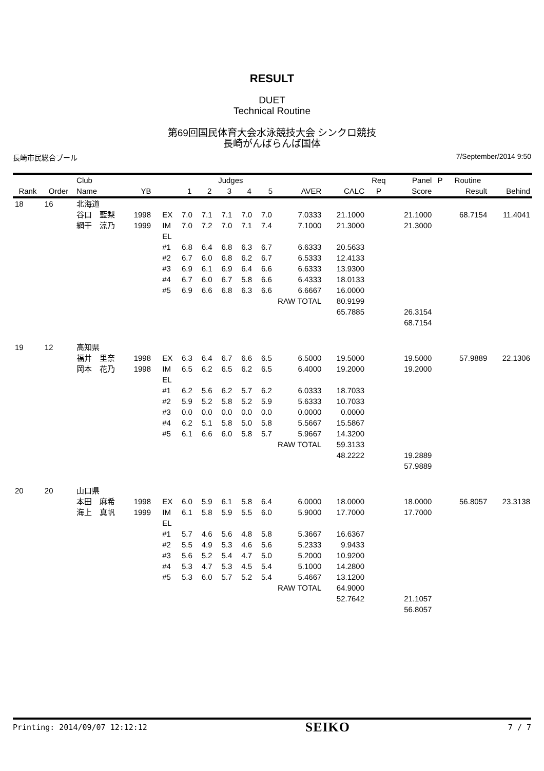RESULT
DUET
Technical Routine
第69回国民体育大会水泳競技大会 シンクロ競技
長崎がんばらんば国体
長崎市民総合プール 7/September/2014 9:50
| | | Club | | | Judges | | | | | | | Req | Panel | P | Routine | |
| --- | --- | --- | --- | --- | --- | --- | --- | --- | --- | --- | --- | --- | --- | --- | --- | --- |
| Rank | Order | Name | YB | | 1 | 2 | 3 | 4 | 5 | AVER | CALC | P | Score | | Result | Behind |
| 18 | 16 | 北海道 | | | | | | | | | | | | | | |
| | | 谷口 藍梨 | 1998 | EX | 7.0 | 7.1 | 7.1 | 7.0 | 7.0 | 7.0333 | 21.1000 | | 21.1000 | | 68.7154 | 11.4041 |
| | | 網干 涼乃 | 1999 | IM | 7.0 | 7.2 | 7.0 | 7.1 | 7.4 | 7.1000 | 21.3000 | | 21.3000 | | | |
| | | | | EL | | | | | | | | | | | | |
| | | | | #1 | 6.8 | 6.4 | 6.8 | 6.3 | 6.7 | 6.6333 | 20.5633 | | | | | |
| | | | | #2 | 6.7 | 6.0 | 6.8 | 6.2 | 6.7 | 6.5333 | 12.4133 | | | | | |
| | | | | #3 | 6.9 | 6.1 | 6.9 | 6.4 | 6.6 | 6.6333 | 13.9300 | | | | | |
| | | | | #4 | 6.7 | 6.0 | 6.7 | 5.8 | 6.6 | 6.4333 | 18.0133 | | | | | |
| | | | | #5 | 6.9 | 6.6 | 6.8 | 6.3 | 6.6 | 6.6667 | 16.0000 | | | | | |
| | | | | | | | | | RAW TOTAL | | 80.9199 | | | | | |
| | | | | | | | | | | | 65.7885 | | 26.3154 | | | |
| | | | | | | | | | | | | | 68.7154 | | | |
| 19 | 12 | 高知県 | | | | | | | | | | | | | | |
| | | 福井 里奈 | 1998 | EX | 6.3 | 6.4 | 6.7 | 6.6 | 6.5 | 6.5000 | 19.5000 | | 19.5000 | | 57.9889 | 22.1306 |
| | | 岡本 花乃 | 1998 | IM | 6.5 | 6.2 | 6.5 | 6.2 | 6.5 | 6.4000 | 19.2000 | | 19.2000 | | | |
| | | | | EL | | | | | | | | | | | | |
| | | | | #1 | 6.2 | 5.6 | 6.2 | 5.7 | 6.2 | 6.0333 | 18.7033 | | | | | |
| | | | | #2 | 5.9 | 5.2 | 5.8 | 5.2 | 5.9 | 5.6333 | 10.7033 | | | | | |
| | | | | #3 | 0.0 | 0.0 | 0.0 | 0.0 | 0.0 | 0.0000 | 0.0000 | | | | | |
| | | | | #4 | 6.2 | 5.1 | 5.8 | 5.0 | 5.8 | 5.5667 | 15.5867 | | | | | |
| | | | | #5 | 6.1 | 6.6 | 6.0 | 5.8 | 5.7 | 5.9667 | 14.3200 | | | | | |
| | | | | | | | | | RAW TOTAL | | 59.3133 | | | | | |
| | | | | | | | | | | | 48.2222 | | 19.2889 | | | |
| | | | | | | | | | | | | | 57.9889 | | | |
| 20 | 20 | 山口県 | | | | | | | | | | | | | | |
| | | 本田 麻希 | 1998 | EX | 6.0 | 5.9 | 6.1 | 5.8 | 6.4 | 6.0000 | 18.0000 | | 18.0000 | | 56.8057 | 23.3138 |
| | | 海上 真帆 | 1999 | IM | 6.1 | 5.8 | 5.9 | 5.5 | 6.0 | 5.9000 | 17.7000 | | 17.7000 | | | |
| | | | | EL | | | | | | | | | | | | |
| | | | | #1 | 5.7 | 4.6 | 5.6 | 4.8 | 5.8 | 5.3667 | 16.6367 | | | | | |
| | | | | #2 | 5.5 | 4.9 | 5.3 | 4.6 | 5.6 | 5.2333 | 9.9433 | | | | | |
| | | | | #3 | 5.6 | 5.2 | 5.4 | 4.7 | 5.0 | 5.2000 | 10.9200 | | | | | |
| | | | | #4 | 5.3 | 4.7 | 5.3 | 4.5 | 5.4 | 5.1000 | 14.2800 | | | | | |
| | | | | #5 | 5.3 | 6.0 | 5.7 | 5.2 | 5.4 | 5.4667 | 13.1200 | | | | | |
| | | | | | | | | | RAW TOTAL | | 64.9000 | | | | | |
| | | | | | | | | | | | 52.7642 | | 21.1057 | | | |
| | | | | | | | | | | | | | 56.8057 | | | |
Printing: 2014/09/07 12:12:12 SEIKO 7 / 7